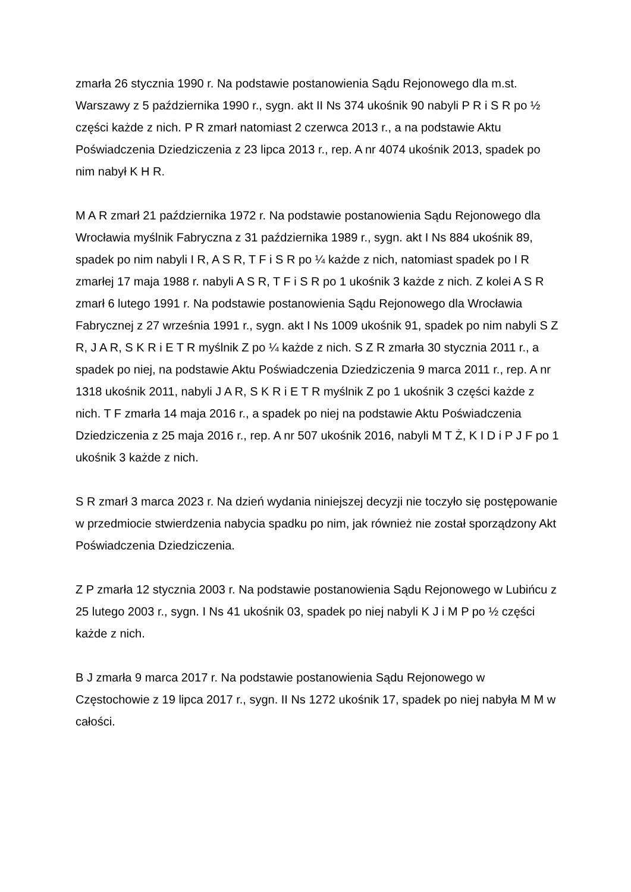zmarła 26 stycznia 1990 r. Na podstawie postanowienia Sądu Rejonowego dla m.st. Warszawy z 5 października 1990 r., sygn. akt II Ns 374 ukośnik 90 nabyli P R i S R po ½ części każde z nich. P R zmarł natomiast 2 czerwca 2013 r., a na podstawie Aktu Poświadczenia Dziedziczenia z 23 lipca 2013 r., rep. A nr 4074 ukośnik 2013, spadek po nim nabył K H R.
M A R zmarł 21 października 1972 r. Na podstawie postanowienia Sądu Rejonowego dla Wrocławia myślnik Fabryczna z 31 października 1989 r., sygn. akt I Ns 884 ukośnik 89, spadek po nim nabyli I R, A S R, T F i S R po ¼ każde z nich, natomiast spadek po I R zmarłej 17 maja 1988 r. nabyli A S R, T F i S R po 1 ukośnik 3 każde z nich. Z kolei A S R zmarł 6 lutego 1991 r. Na podstawie postanowienia Sądu Rejonowego dla Wrocławia Fabrycznej z 27 września 1991 r., sygn. akt I Ns 1009 ukośnik 91, spadek po nim nabyli S Z R, J A R, S K R i E T R myślnik Z po ¼ każde z nich. S Z R zmarła 30 stycznia 2011 r., a spadek po niej, na podstawie Aktu Poświadczenia Dziedziczenia 9 marca 2011 r., rep. A nr 1318 ukośnik 2011, nabyli J A R, S K R i E T R myślnik Z po 1 ukośnik 3 części każde z nich. T F zmarła 14 maja 2016 r., a spadek po niej na podstawie Aktu Poświadczenia Dziedziczenia z 25 maja 2016 r., rep. A nr 507 ukośnik 2016, nabyli M T Ż, K I D i P J F po 1 ukośnik 3 każde z nich.
S R zmarł 3 marca 2023 r. Na dzień wydania niniejszej decyzji nie toczyło się postępowanie w przedmiocie stwierdzenia nabycia spadku po nim, jak również nie został sporządzony Akt Poświadczenia Dziedziczenia.
Z P zmarła 12 stycznia 2003 r. Na podstawie postanowienia Sądu Rejonowego w Lubińcu z 25 lutego 2003 r., sygn. I Ns 41 ukośnik 03, spadek po niej nabyli K J i M P po ½ części każde z nich.
B J zmarła 9 marca 2017 r. Na podstawie postanowienia Sądu Rejonowego w Częstochowie z 19 lipca 2017 r., sygn. II Ns 1272 ukośnik 17, spadek po niej nabyła M M w całości.